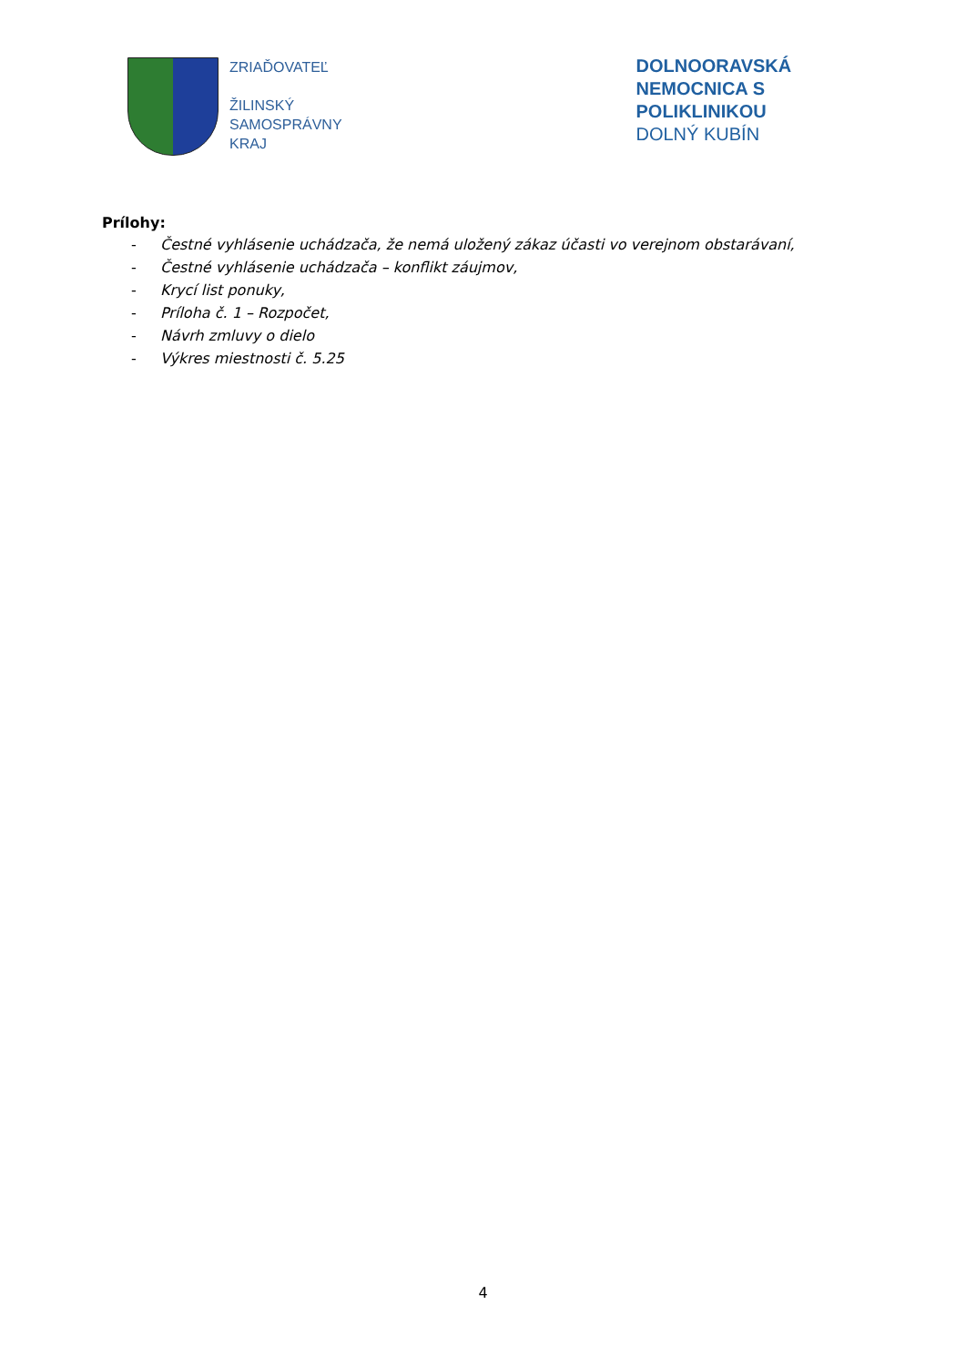ZRIAĎOVATEĽ
ŽILINSKÝ
SAMOSPRÁVNY
KRAJ
DOLNOORAVSKÁ
NEMOCNICA S POLIKLINIKOU
DOLNÝ KUBÍN
Prílohy:
- Čestné vyhlásenie uchádzača, že nemá uložený zákaz účasti vo verejnom obstarávaní,
- Čestné vyhlásenie uchádzača – konflikt záujmov,
- Krycí list ponuky,
- Príloha č. 1 – Rozpočet,
- Návrh zmluvy o dielo
- Výkres miestnosti č. 5.25
4